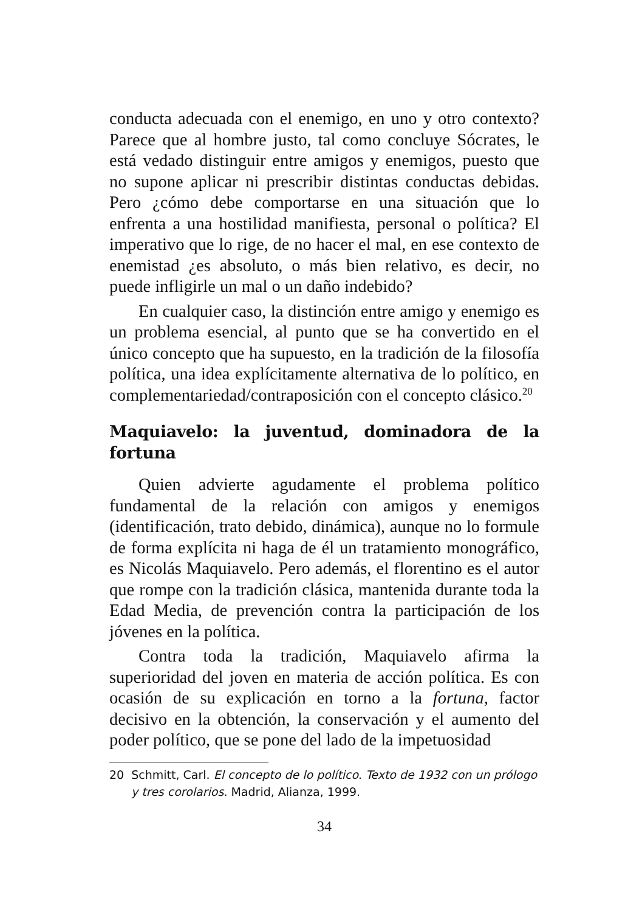conducta adecuada con el enemigo, en uno y otro contexto? Parece que al hombre justo, tal como concluye Sócrates, le está vedado distinguir entre amigos y enemigos, puesto que no supone aplicar ni prescribir distintas conductas debidas. Pero ¿cómo debe comportarse en una situación que lo enfrenta a una hostilidad manifiesta, personal o política? El imperativo que lo rige, de no hacer el mal, en ese contexto de enemistad ¿es absoluto, o más bien relativo, es decir, no puede infligirle un mal o un daño indebido?
En cualquier caso, la distinción entre amigo y enemigo es un problema esencial, al punto que se ha convertido en el único concepto que ha supuesto, en la tradición de la filosofía política, una idea explícitamente alternativa de lo político, en complementariedad/contraposición con el concepto clásico.<sup>20</sup>
Maquiavelo: la juventud, dominadora de la fortuna
Quien advierte agudamente el problema político fundamental de la relación con amigos y enemigos (identificación, trato debido, dinámica), aunque no lo formule de forma explícita ni haga de él un tratamiento monográfico, es Nicolás Maquiavelo. Pero además, el florentino es el autor que rompe con la tradición clásica, mantenida durante toda la Edad Media, de prevención contra la participación de los jóvenes en la política.
Contra toda la tradición, Maquiavelo afirma la superioridad del joven en materia de acción política. Es con ocasión de su explicación en torno a la fortuna, factor decisivo en la obtención, la conservación y el aumento del poder político, que se pone del lado de la impetuosidad
20 Schmitt, Carl. El concepto de lo político. Texto de 1932 con un prólogo y tres corolarios. Madrid, Alianza, 1999.
34